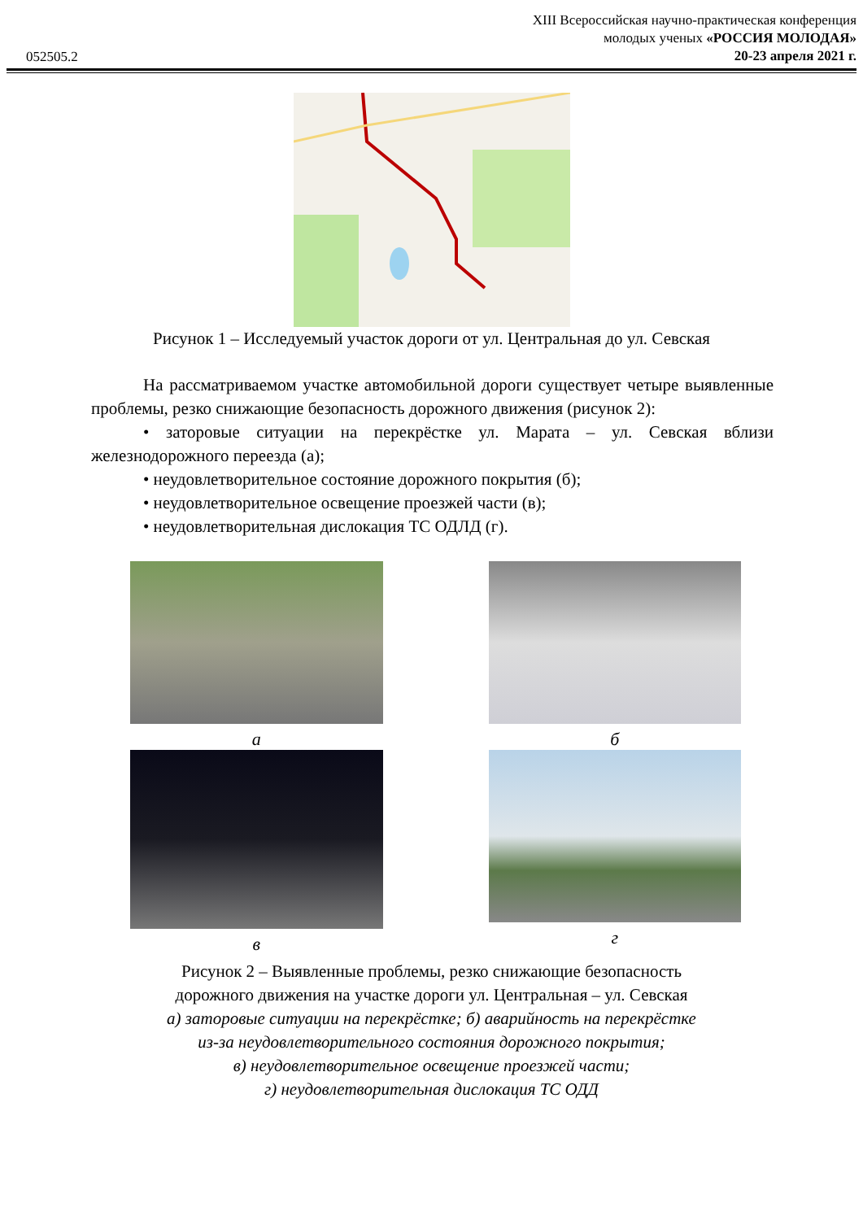052505.2
XIII Всероссийская научно-практическая конференция
молодых ученых «РОССИЯ МОЛОДАЯ»
20-23 апреля 2021 г.
Рисунок 1 – Исследуемый участок дороги от ул. Центральная до ул. Севская
На рассматриваемом участке автомобильной дороги существует четыре выявленные проблемы, резко снижающие безопасность дорожного движения (рисунок 2):
• заторовые ситуации на перекрёстке ул. Марата – ул. Севская вблизи железнодорожного переезда (а);
• неудовлетворительное состояние дорожного покрытия (б);
• неудовлетворительное освещение проезжей части (в);
• неудовлетворительная дислокация ТС ОДЛД (г).
а
б
в
г
Рисунок 2 – Выявленные проблемы, резко снижающие безопасность
дорожного движения на участке дороги ул. Центральная – ул. Севская
а) заторовые ситуации на перекрёстке; б) аварийность на перекрёстке
из-за неудовлетворительного состояния дорожного покрытия;
в) неудовлетворительное освещение проезжей части;
г) неудовлетворительная дислокация ТС ОДД